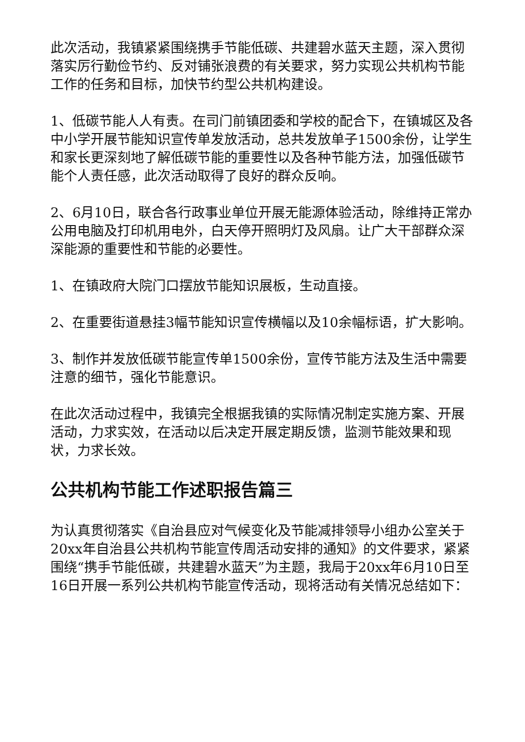此次活动，我镇紧紧围绕携手节能低碳、共建碧水蓝天主题，深入贯彻落实厉行勤俭节约、反对铺张浪费的有关要求，努力实现公共机构节能工作的任务和目标，加快节约型公共机构建设。
1、低碳节能人人有责。在司门前镇团委和学校的配合下，在镇城区及各中小学开展节能知识宣传单发放活动，总共发放单子1500余份，让学生和家长更深刻地了解低碳节能的重要性以及各种节能方法，加强低碳节能个人责任感，此次活动取得了良好的群众反响。
2、6月10日，联合各行政事业单位开展无能源体验活动，除维持正常办公用电脑及打印机用电外，白天停开照明灯及风扇。让广大干部群众深深能源的重要性和节能的必要性。
1、在镇政府大院门口摆放节能知识展板，生动直接。
2、在重要街道悬挂3幅节能知识宣传横幅以及10余幅标语，扩大影响。
3、制作并发放低碳节能宣传单1500余份，宣传节能方法及生活中需要注意的细节，强化节能意识。
在此次活动过程中，我镇完全根据我镇的实际情况制定实施方案、开展活动，力求实效，在活动以后决定开展定期反馈，监测节能效果和现状，力求长效。
公共机构节能工作述职报告篇三
为认真贯彻落实《自治县应对气候变化及节能减排领导小组办公室关于20xx年自治县公共机构节能宣传周活动安排的通知》的文件要求，紧紧围绕“携手节能低碳，共建碧水蓝天”为主题，我局于20xx年6月10日至16日开展一系列公共机构节能宣传活动，现将活动有关情况总结如下：